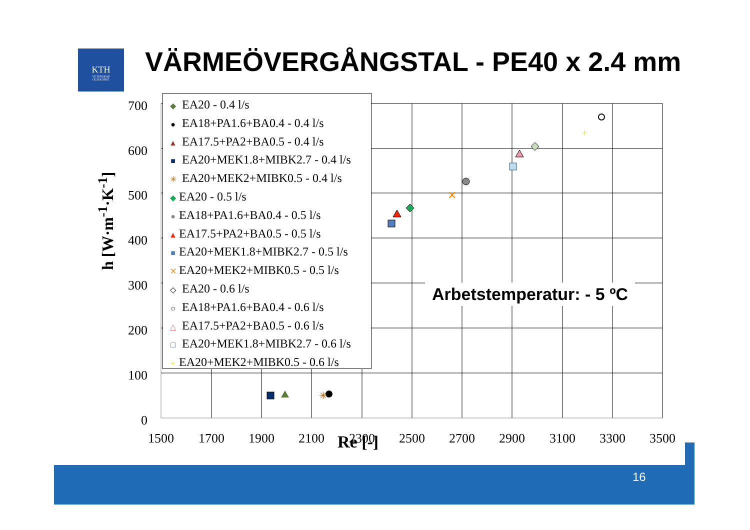KTH
VETENSKAP
OCH KONST
VÄRMEÖVERGÅNGSTAL - PE40 x 2.4 mm
700
600
500
400
300
200
100
0
1500
1700
1900
2100
2300
2500
2700
2900
3100
3300
3500
✳
✕
+
◆ EA20 - 0.4 l/s
● EA18+PA1.6+BA0.4 - 0.4 l/s
▲ EA17.5+PA2+BA0.5 - 0.4 l/s
■ EA20+MEK1.8+MIBK2.7 - 0.4 l/s
✳ EA20+MEK2+MIBK0.5 - 0.4 l/s
◆ EA20 - 0.5 l/s
● EA18+PA1.6+BA0.4 - 0.5 l/s
▲ EA17.5+PA2+BA0.5 - 0.5 l/s
■ EA20+MEK1.8+MIBK2.7 - 0.5 l/s
✕ EA20+MEK2+MIBK0.5 - 0.5 l/s
◇ EA20 - 0.6 l/s
○ EA18+PA1.6+BA0.4 - 0.6 l/s
△ EA17.5+PA2+BA0.5 - 0.6 l/s
□ EA20+MEK1.8+MIBK2.7 - 0.6 l/s
+ EA20+MEK2+MIBK0.5 - 0.6 l/s
Arbetstemperatur: - 5 ºC
h [W·m<sup>-1</sup>·K<sup>-1</sup>]
Re [-]
16